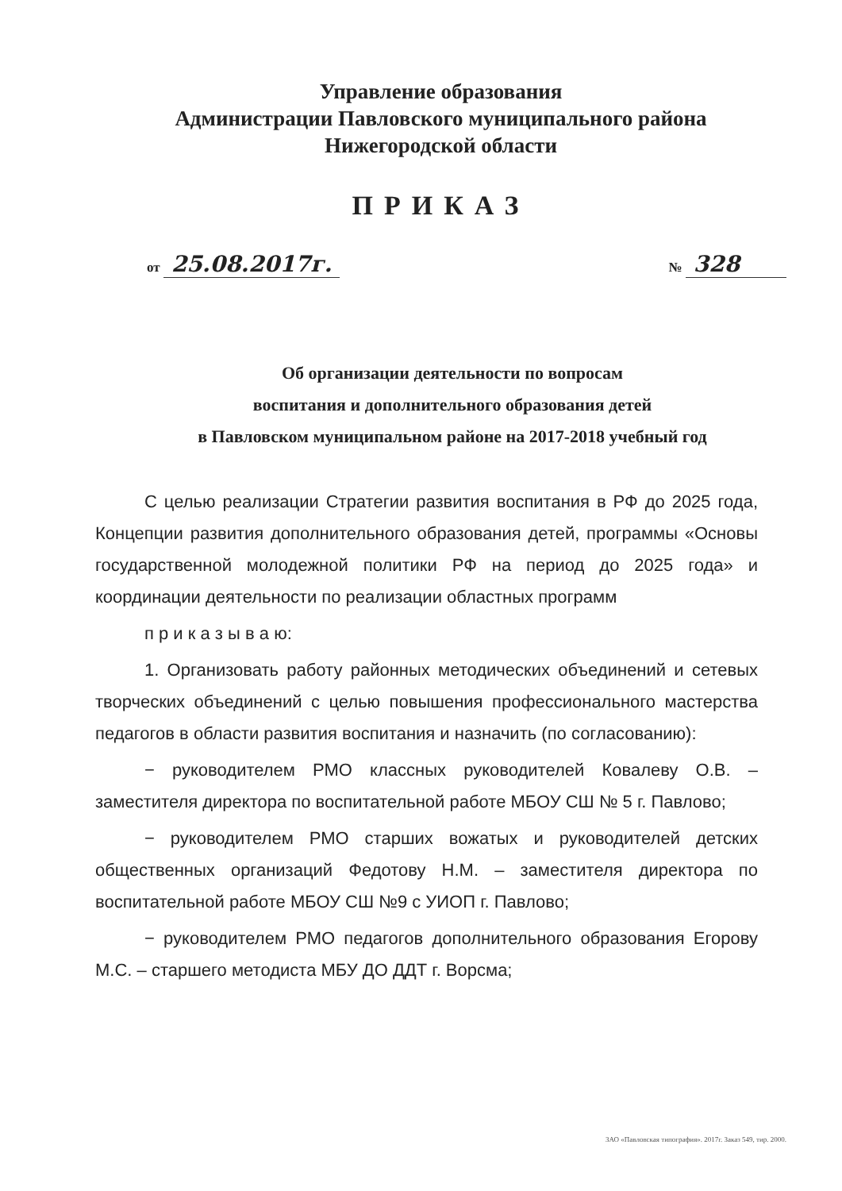Управление образования
Администрации Павловского муниципального района
Нижегородской области
ПРИКАЗ
от 25.08.2017г. № 328
Об организации деятельности по вопросам
воспитания и дополнительного образования детей
в Павловском муниципальном районе на 2017-2018 учебный год
С целью реализации Стратегии развития воспитания в РФ до 2025 года, Концепции развития дополнительного образования детей, программы «Основы государственной молодежной политики РФ на период до 2025 года» и координации деятельности по реализации областных программ
п р и к а з ы в а ю:
1. Организовать работу районных методических объединений и сетевых творческих объединений с целью повышения профессионального мастерства педагогов в области развития воспитания и назначить (по согласованию):
− руководителем РМО классных руководителей Ковалеву О.В. – заместителя директора по воспитательной работе МБОУ СШ № 5 г. Павлово;
− руководителем РМО старших вожатых и руководителей детских общественных организаций Федотову Н.М. – заместителя директора по воспитательной работе МБОУ СШ №9 с УИОП г. Павлово;
− руководителем РМО педагогов дополнительного образования Егорову М.С. – старшего методиста МБУ ДО ДДТ г. Ворсма;
ЗАО «Павловская типография». 2017г. Заказ 549, тир. 2000.